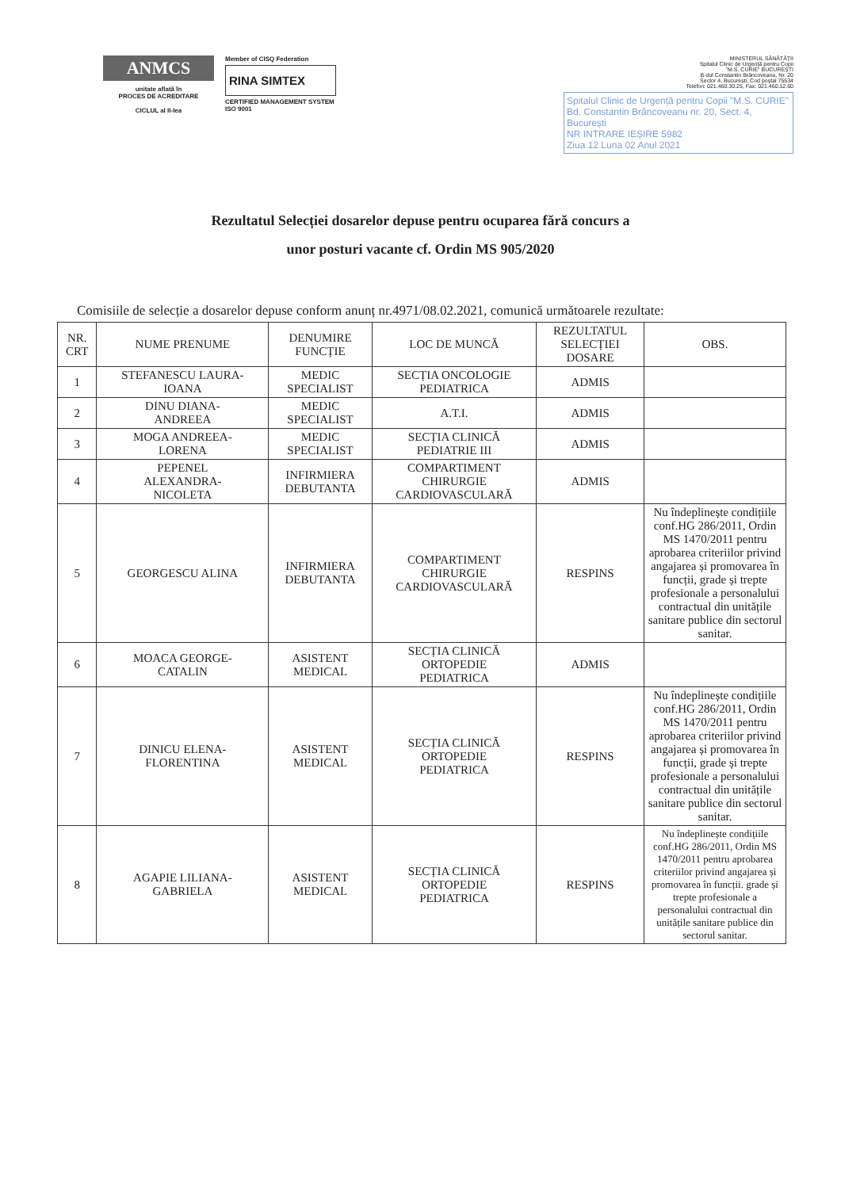ANMCS
unitate aflată în
PROCES DE ACREDITARE
CICLUL al II-lea
Member of CISQ Federation
RINA SIMTEX
CERTIFIED MANAGEMENT SYSTEM
ISO 9001
MINISTERUL SĂNĂTĂȚII
Spitalul Clinic de Urgență pentru Copii
"M.S. CURIE" BUCUREȘTI
B-dul Constantin Brâncoveanu, Nr. 20
Sector 4, București, Cod poștal 75534
Telefon: 021.460.30.25, Fax: 021.460.12.60
Spitalul Clinic de Urgență pentru Copii "M.S. CURIE"
Bd. Constantin Brâncoveanu nr. 20, Sect. 4, București
NR INTRARE IEȘIRE 5982
Ziua 12 Luna 02 Anul 2021
Rezultatul Selecției dosarelor depuse pentru ocuparea fără concurs a
unor posturi vacante cf. Ordin MS 905/2020
Comisiile de selecție a dosarelor depuse conform anunț nr.4971/08.02.2021, comunică următoarele rezultate:
| NR. CRT | NUME PRENUME | DENUMIRE FUNCȚIE | LOC DE MUNCĂ | REZULTATUL SELECȚIEI DOSARE | OBS. |
| --- | --- | --- | --- | --- | --- |
| 1 | STEFANESCU LAURA- IOANA | MEDIC SPECIALIST | SECȚIA ONCOLOGIE PEDIATRICA | ADMIS | |
| 2 | DINU DIANA- ANDREEA | MEDIC SPECIALIST | A.T.I. | ADMIS | |
| 3 | MOGA ANDREEA- LORENA | MEDIC SPECIALIST | SECȚIA CLINICĂ PEDIATRIE III | ADMIS | |
| 4 | PEPENEL ALEXANDRA- NICOLETA | INFIRMIERA DEBUTANTA | COMPARTIMENT CHIRURGIE CARDIOVASCULARĂ | ADMIS | |
| 5 | GEORGESCU ALINA | INFIRMIERA DEBUTANTA | COMPARTIMENT CHIRURGIE CARDIOVASCULARĂ | RESPINS | Nu îndeplinește condițiile conf.HG 286/2011, Ordin MS 1470/2011 pentru aprobarea criteriilor privind angajarea și promovarea în funcții, grade și trepte profesionale a personalului contractual din unitățile sanitare publice din sectorul sanitar. |
| 6 | MOACA GEORGE- CATALIN | ASISTENT MEDICAL | SECȚIA CLINICĂ ORTOPEDIE PEDIATRICA | ADMIS | |
| 7 | DINICU ELENA- FLORENTINA | ASISTENT MEDICAL | SECȚIA CLINICĂ ORTOPEDIE PEDIATRICA | RESPINS | Nu îndeplinește condițiile conf.HG 286/2011, Ordin MS 1470/2011 pentru aprobarea criteriilor privind angajarea și promovarea în funcții, grade și trepte profesionale a personalului contractual din unitățile sanitare publice din sectorul sanitar. |
| 8 | AGAPIE LILIANA- GABRIELA | ASISTENT MEDICAL | SECȚIA CLINICĂ ORTOPEDIE PEDIATRICA | RESPINS | Nu îndeplinește condițiile conf.HG 286/2011, Ordin MS 1470/2011 pentru aprobarea criteriilor privind angajarea și promovarea în funcții. grade și trepte profesionale a personalului contractual din unitățile sanitare publice din sectorul sanitar. |